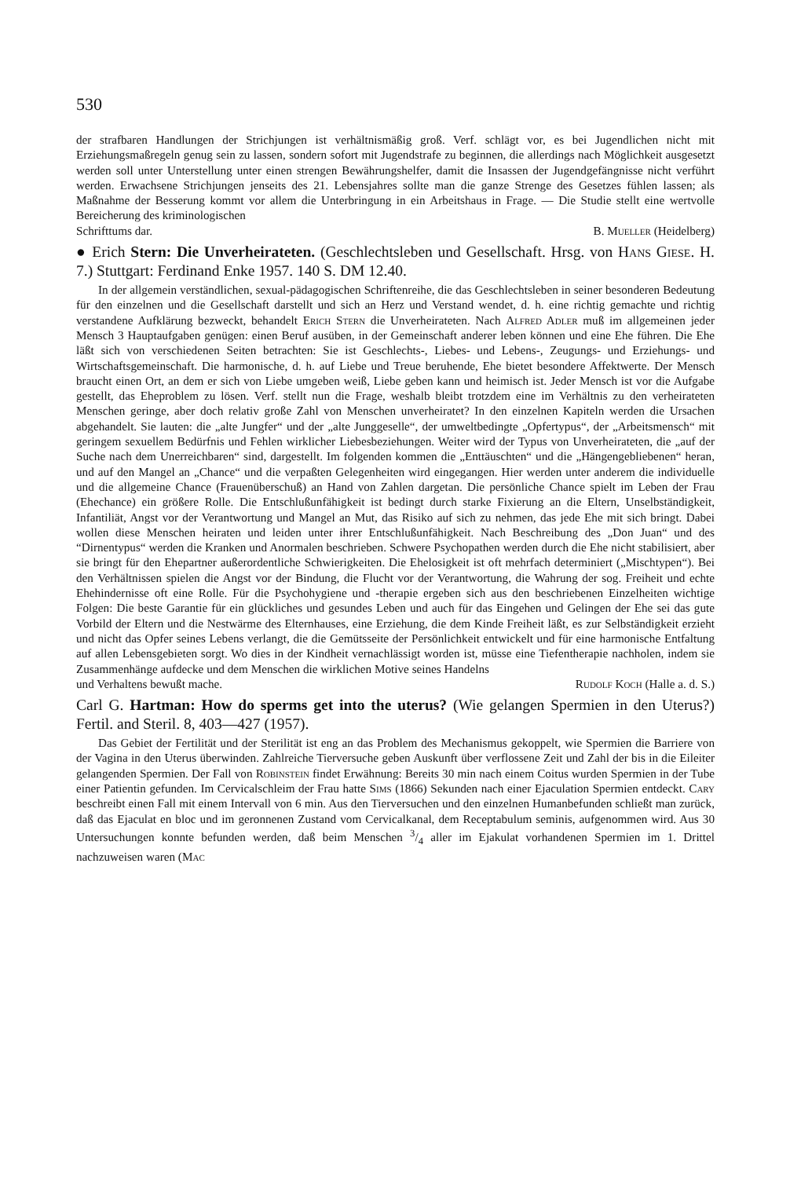530
der strafbaren Handlungen der Strichjungen ist verhältnismäßig groß. Verf. schlägt vor, es bei Jugendlichen nicht mit Erziehungsmaßregeln genug sein zu lassen, sondern sofort mit Jugendstrafe zu beginnen, die allerdings nach Möglichkeit ausgesetzt werden soll unter Unterstellung unter einen strengen Bewährungshelfer, damit die Insassen der Jugendgefängnisse nicht verführt werden. Erwachsene Strichjungen jenseits des 21. Lebensjahres sollte man die ganze Strenge des Gesetzes fühlen lassen; als Maßnahme der Besserung kommt vor allem die Unterbringung in ein Arbeitshaus in Frage. — Die Studie stellt eine wertvolle Bereicherung des kriminologischen
Schrifttums dar. B. Mueller (Heidelberg)
● Erich Stern: Die Unverheirateten. (Geschlechtsleben und Gesellschaft. Hrsg. von Hans Giese. H. 7.) Stuttgart: Ferdinand Enke 1957. 140 S. DM 12.40.
In der allgemein verständlichen, sexual-pädagogischen Schriftenreihe, die das Geschlechtsleben in seiner besonderen Bedeutung für den einzelnen und die Gesellschaft darstellt und sich an Herz und Verstand wendet, d. h. eine richtig gemachte und richtig verstandene Aufklärung bezweckt, behandelt Erich Stern die Unverheirateten. Nach Alfred Adler muß im allgemeinen jeder Mensch 3 Hauptaufgaben genügen: einen Beruf ausüben, in der Gemeinschaft anderer leben können und eine Ehe führen. Die Ehe läßt sich von verschiedenen Seiten betrachten: Sie ist Geschlechts-, Liebes- und Lebens-, Zeugungs- und Erziehungs- und Wirtschaftsgemeinschaft. Die harmonische, d. h. auf Liebe und Treue beruhende, Ehe bietet besondere Affektwerte. Der Mensch braucht einen Ort, an dem er sich von Liebe umgeben weiß, Liebe geben kann und heimisch ist. Jeder Mensch ist vor die Aufgabe gestellt, das Eheproblem zu lösen. Verf. stellt nun die Frage, weshalb bleibt trotzdem eine im Verhältnis zu den verheirateten Menschen geringe, aber doch relativ große Zahl von Menschen unverheiratet? In den einzelnen Kapiteln werden die Ursachen abgehandelt. Sie lauten: die „alte Jungfer“ und der „alte Junggeselle“, der umweltbedingte „Opfertypus“, der „Arbeitsmensch“ mit geringem sexuellem Bedürfnis und Fehlen wirklicher Liebesbeziehungen. Weiter wird der Typus von Unverheirateten, die „auf der Suche nach dem Unerreichbaren“ sind, dargestellt. Im folgenden kommen die „Enttäuschten“ und die „Hängengebliebenen“ heran, und auf den Mangel an „Chance“ und die verpaßten Gelegenheiten wird eingegangen. Hier werden unter anderem die individuelle und die allgemeine Chance (Frauenüberschuß) an Hand von Zahlen dargetan. Die persönliche Chance spielt im Leben der Frau (Ehechance) ein größere Rolle. Die Entschlußunfähigkeit ist bedingt durch starke Fixierung an die Eltern, Unselbständigkeit, Infantiliät, Angst vor der Verantwortung und Mangel an Mut, das Risiko auf sich zu nehmen, das jede Ehe mit sich bringt. Dabei wollen diese Menschen heiraten und leiden unter ihrer Entschlußunfähigkeit. Nach Beschreibung des „Don Juan“ und des “Dirnentypus“ werden die Kranken und Anormalen beschrieben. Schwere Psychopathen werden durch die Ehe nicht stabilisiert, aber sie bringt für den Ehepartner außerordentliche Schwierigkeiten. Die Ehelosigkeit ist oft mehrfach determiniert („Mischtypen“). Bei den Verhältnissen spielen die Angst vor der Bindung, die Flucht vor der Verantwortung, die Wahrung der sog. Freiheit und echte Ehehindernisse oft eine Rolle. Für die Psychohygiene und -therapie ergeben sich aus den beschriebenen Einzelheiten wichtige Folgen: Die beste Garantie für ein glückliches und gesundes Leben und auch für das Eingehen und Gelingen der Ehe sei das gute Vorbild der Eltern und die Nestwärme des Elternhauses, eine Erziehung, die dem Kinde Freiheit läßt, es zur Selbständigkeit erzieht und nicht das Opfer seines Lebens verlangt, die die Gemütsseite der Persönlichkeit entwickelt und für eine harmonische Entfaltung auf allen Lebensgebieten sorgt. Wo dies in der Kindheit vernachlässigt worden ist, müsse eine Tiefentherapie nachholen, indem sie Zusammenhänge aufdecke und dem Menschen die wirklichen Motive seines Handelns
und Verhaltens bewußt mache. Rudolf Koch (Halle a. d. S.)
Carl G. Hartman: How do sperms get into the uterus? (Wie gelangen Spermien in den Uterus?) Fertil. and Steril. 8, 403—427 (1957).
Das Gebiet der Fertilität und der Sterilität ist eng an das Problem des Mechanismus gekoppelt, wie Spermien die Barriere von der Vagina in den Uterus überwinden. Zahlreiche Tierversuche geben Auskunft über verflossene Zeit und Zahl der bis in die Eileiter gelangenden Spermien. Der Fall von Robinstein findet Erwähnung: Bereits 30 min nach einem Coitus wurden Spermien in der Tube einer Patientin gefunden. Im Cervicalschleim der Frau hatte Sims (1866) Sekunden nach einer Ejaculation Spermien entdeckt. Cary beschreibt einen Fall mit einem Intervall von 6 min. Aus den Tierversuchen und den einzelnen Humanbefunden schließt man zurück, daß das Ejaculat en bloc und im geronnenen Zustand vom Cervicalkanal, dem Receptabulum seminis, aufgenommen wird. Aus 30 Untersuchungen konnte befunden werden, daß beim Menschen 3/4 aller im Ejakulat vorhandenen Spermien im 1. Drittel nachzuweisen waren (Mac